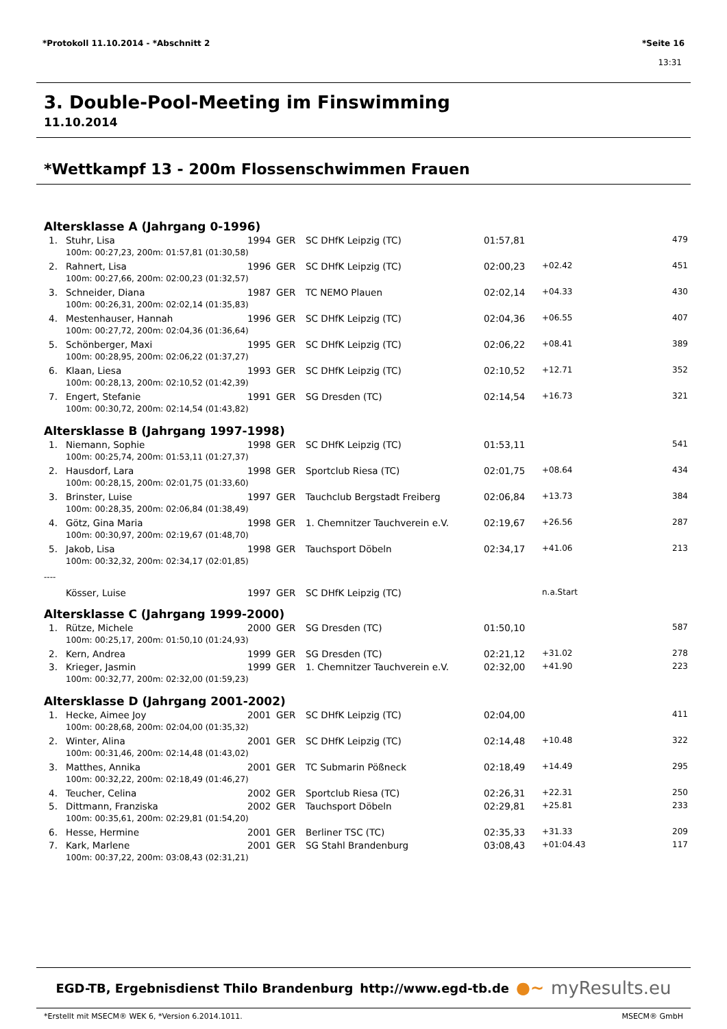*Protokoll 11.10.2014 - *Abschnitt 2 *Seite 16
13:31
3. Double-Pool-Meeting im Finswimming
11.10.2014
*Wettkampf 13 - 200m Flossenschwimmen Frauen
Altersklasse A (Jahrgang 0-1996)
| 1. | | Stuhr, Lisa | 1994 | GER | SC DHfK Leipzig (TC) | 01:57,81 | | 479 |
| | | 100m: 00:27,23, 200m: 01:57,81 (01:30,58) | | | | | | |
| 2. | | Rahnert, Lisa | 1996 | GER | SC DHfK Leipzig (TC) | 02:00,23 | +02.42 | 451 |
| | | 100m: 00:27,66, 200m: 02:00,23 (01:32,57) | | | | | | |
| 3. | | Schneider, Diana | 1987 | GER | TC NEMO Plauen | 02:02,14 | +04.33 | 430 |
| | | 100m: 00:26,31, 200m: 02:02,14 (01:35,83) | | | | | | |
| 4. | | Mestenhauser, Hannah | 1996 | GER | SC DHfK Leipzig (TC) | 02:04,36 | +06.55 | 407 |
| | | 100m: 00:27,72, 200m: 02:04,36 (01:36,64) | | | | | | |
| 5. | | Schönberger, Maxi | 1995 | GER | SC DHfK Leipzig (TC) | 02:06,22 | +08.41 | 389 |
| | | 100m: 00:28,95, 200m: 02:06,22 (01:37,27) | | | | | | |
| 6. | | Klaan, Liesa | 1993 | GER | SC DHfK Leipzig (TC) | 02:10,52 | +12.71 | 352 |
| | | 100m: 00:28,13, 200m: 02:10,52 (01:42,39) | | | | | | |
| 7. | | Engert, Stefanie | 1991 | GER | SG Dresden (TC) | 02:14,54 | +16.73 | 321 |
| | | 100m: 00:30,72, 200m: 02:14,54 (01:43,82) | | | | | | |
Altersklasse B (Jahrgang 1997-1998)
| 1. | | Niemann, Sophie | 1998 | GER | SC DHfK Leipzig (TC) | 01:53,11 | | 541 |
| | | 100m: 00:25,74, 200m: 01:53,11 (01:27,37) | | | | | | |
| 2. | | Hausdorf, Lara | 1998 | GER | Sportclub Riesa (TC) | 02:01,75 | +08.64 | 434 |
| | | 100m: 00:28,15, 200m: 02:01,75 (01:33,60) | | | | | | |
| 3. | | Brinster, Luise | 1997 | GER | Tauchclub Bergstadt Freiberg | 02:06,84 | +13.73 | 384 |
| | | 100m: 00:28,35, 200m: 02:06,84 (01:38,49) | | | | | | |
| 4. | | Götz, Gina Maria | 1998 | GER | 1. Chemnitzer Tauchverein e.V. | 02:19,67 | +26.56 | 287 |
| | | 100m: 00:30,97, 200m: 02:19,67 (01:48,70) | | | | | | |
| 5. | | Jakob, Lisa | 1998 | GER | Tauchsport Döbeln | 02:34,17 | +41.06 | 213 |
| | | 100m: 00:32,32, 200m: 02:34,17 (02:01,85) | | | | | | |
| ---- | | | | | | | | |
| | | Kösser, Luise | 1997 | GER | SC DHfK Leipzig (TC) | | n.a.Start | |
Altersklasse C (Jahrgang 1999-2000)
| 1. | | Rütze, Michele | 2000 | GER | SG Dresden (TC) | 01:50,10 | | 587 |
| | | 100m: 00:25,17, 200m: 01:50,10 (01:24,93) | | | | | | |
| 2. | | Kern, Andrea | 1999 | GER | SG Dresden (TC) | 02:21,12 | +31.02 | 278 |
| 3. | | Krieger, Jasmin | 1999 | GER | 1. Chemnitzer Tauchverein e.V. | 02:32,00 | +41.90 | 223 |
| | | 100m: 00:32,77, 200m: 02:32,00 (01:59,23) | | | | | | |
Altersklasse D (Jahrgang 2001-2002)
| 1. | | Hecke, Aimee Joy | 2001 | GER | SC DHfK Leipzig (TC) | 02:04,00 | | 411 |
| | | 100m: 00:28,68, 200m: 02:04,00 (01:35,32) | | | | | | |
| 2. | | Winter, Alina | 2001 | GER | SC DHfK Leipzig (TC) | 02:14,48 | +10.48 | 322 |
| | | 100m: 00:31,46, 200m: 02:14,48 (01:43,02) | | | | | | |
| 3. | | Matthes, Annika | 2001 | GER | TC Submarin Pößneck | 02:18,49 | +14.49 | 295 |
| | | 100m: 00:32,22, 200m: 02:18,49 (01:46,27) | | | | | | |
| 4. | | Teucher, Celina | 2002 | GER | Sportclub Riesa (TC) | 02:26,31 | +22.31 | 250 |
| 5. | | Dittmann, Franziska | 2002 | GER | Tauchsport Döbeln | 02:29,81 | +25.81 | 233 |
| | | 100m: 00:35,61, 200m: 02:29,81 (01:54,20) | | | | | | |
| 6. | | Hesse, Hermine | 2001 | GER | Berliner TSC (TC) | 02:35,33 | +31.33 | 209 |
| 7. | | Kark, Marlene | 2001 | GER | SG Stahl Brandenburg | 03:08,43 | +01:04.43 | 117 |
| | | 100m: 00:37,22, 200m: 03:08,43 (02:31,21) | | | | | | |
EGD-TB, Ergebnisdienst Thilo Brandenburg http://www.egd-tb.de ●~ myResults.eu
*Erstellt mit MSECM® WEK 6, *Version 6.2014.1011. MSECM® GmbH